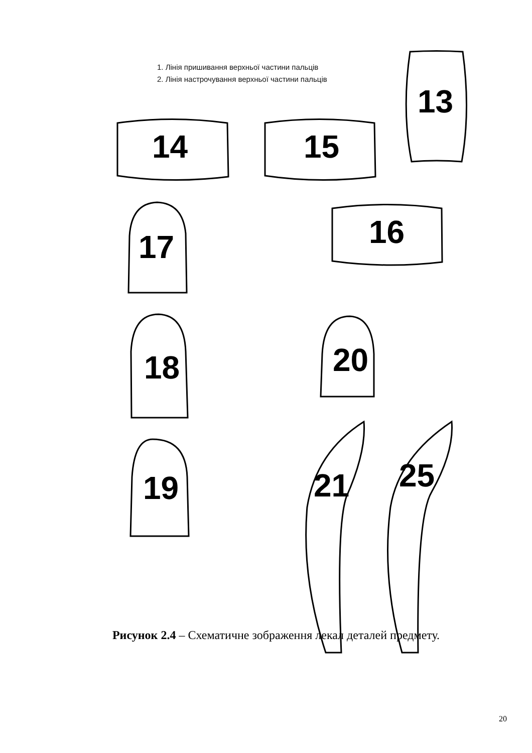1. Лінія пришивання верхньої частини пальців
2. Лінія настрочування верхньої частини пальців
13
14 15
16
17
18
19
20
21 25
Рисунок 2.4 – Схематичне зображення лекал деталей предмету.
20